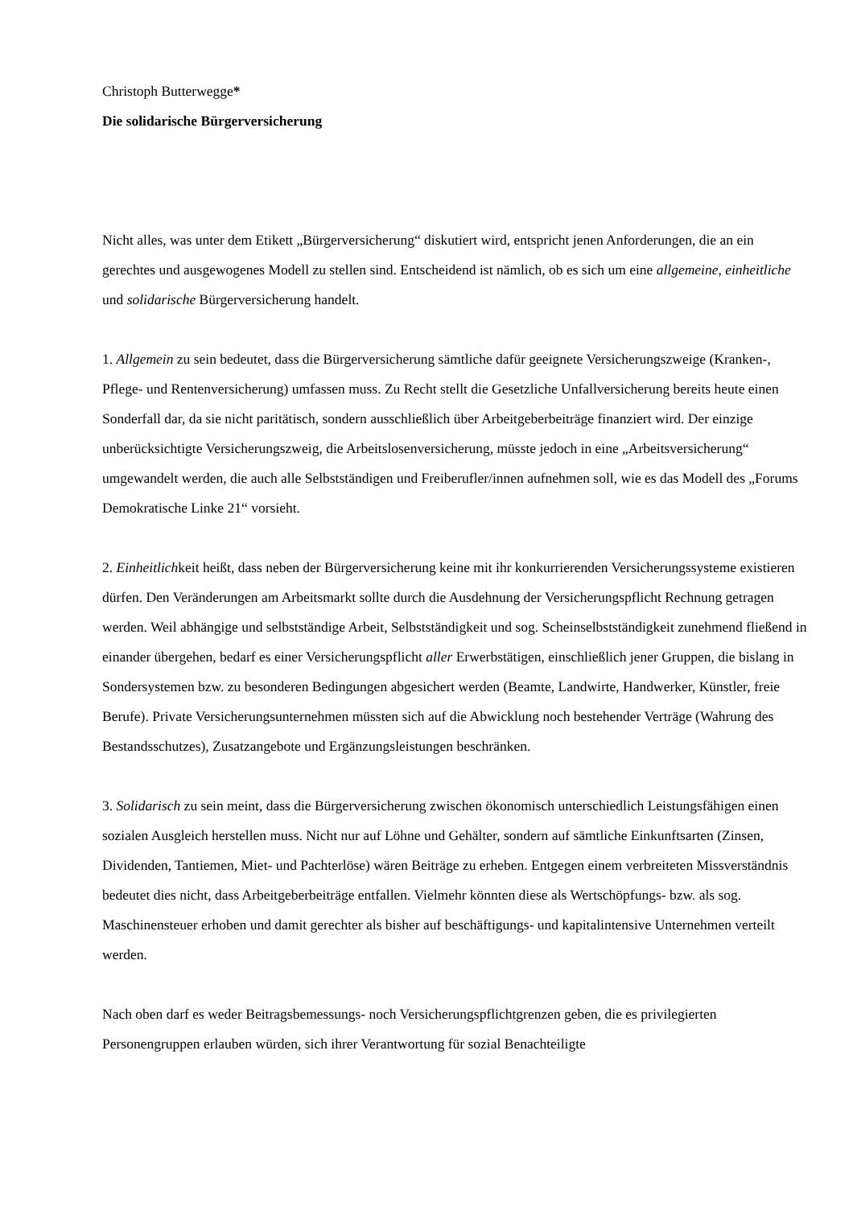Christoph Butterwegge*
Die solidarische Bürgerversicherung
Nicht alles, was unter dem Etikett „Bürgerversicherung“ diskutiert wird, entspricht jenen Anforderungen, die an ein gerechtes und ausgewogenes Modell zu stellen sind. Entscheidend ist nämlich, ob es sich um eine allgemeine, einheitliche und solidarische Bürgerversicherung handelt.
1. Allgemein zu sein bedeutet, dass die Bürgerversicherung sämtliche dafür geeignete Versicherungszweige (Kranken-, Pflege- und Rentenversicherung) umfassen muss. Zu Recht stellt die Gesetzliche Unfallversicherung bereits heute einen Sonderfall dar, da sie nicht paritätisch, sondern ausschließlich über Arbeitgeberbeiträge finanziert wird. Der einzige unberücksichtigte Versicherungszweig, die Arbeitslosenversicherung, müsste jedoch in eine „Arbeitsversicherung“ umgewandelt werden, die auch alle Selbstständigen und Freiberufler/innen aufnehmen soll, wie es das Modell des „Forums Demokratische Linke 21“ vorsieht.
2. Einheitlichkeit heißt, dass neben der Bürgerversicherung keine mit ihr konkurrierenden Versicherungssysteme existieren dürfen. Den Veränderungen am Arbeitsmarkt sollte durch die Ausdehnung der Versicherungspflicht Rechnung getragen werden. Weil abhängige und selbstständige Arbeit, Selbstständigkeit und sog. Scheinselbstständigkeit zunehmend fließend in einander übergehen, bedarf es einer Versicherungspflicht aller Erwerbstätigen, einschließlich jener Gruppen, die bislang in Sondersystemen bzw. zu besonderen Bedingungen abgesichert werden (Beamte, Landwirte, Handwerker, Künstler, freie Berufe). Private Versicherungsunternehmen müssten sich auf die Abwicklung noch bestehender Verträge (Wahrung des Bestandsschutzes), Zusatzangebote und Ergänzungsleistungen beschränken.
3. Solidarisch zu sein meint, dass die Bürgerversicherung zwischen ökonomisch unterschiedlich Leistungsfähigen einen sozialen Ausgleich herstellen muss. Nicht nur auf Löhne und Gehälter, sondern auf sämtliche Einkunftsarten (Zinsen, Dividenden, Tantiemen, Miet- und Pachterlöse) wären Beiträge zu erheben. Entgegen einem verbreiteten Missverständnis bedeutet dies nicht, dass Arbeitgeberbeiträge entfallen. Vielmehr könnten diese als Wertschöpfungs- bzw. als sog. Maschinensteuer erhoben und damit gerechter als bisher auf beschäftigungs- und kapitalintensive Unternehmen verteilt werden.
Nach oben darf es weder Beitragsbemessungs- noch Versicherungspflichtgrenzen geben, die es privilegierten Personengruppen erlauben würden, sich ihrer Verantwortung für sozial Benachteiligte